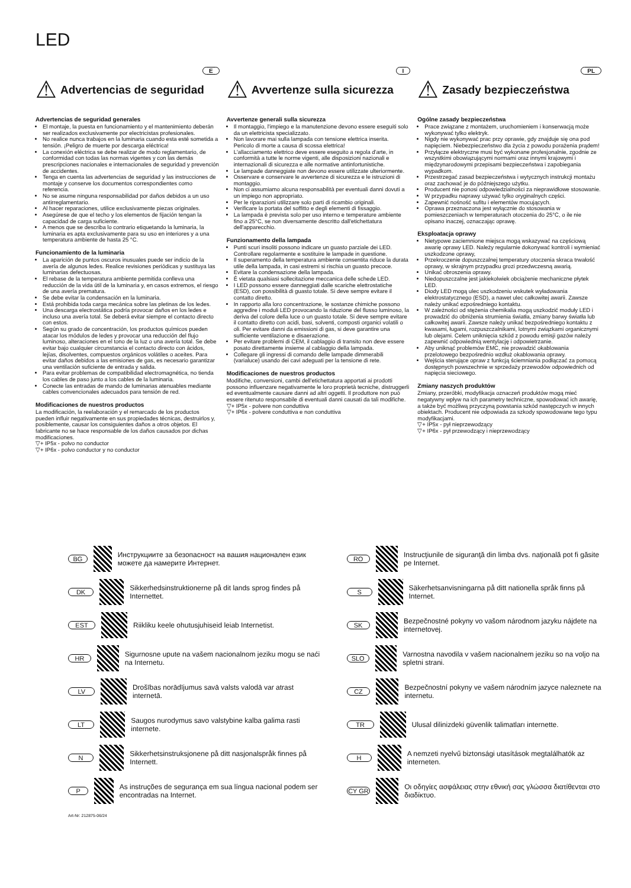LED
E
⚠ Advertencias de seguridad
Advertencias de seguridad generales
El montaje, la puesta en funcionamiento y el mantenimiento deberán ser realizados exclusivamente por electricistas profesionales.
No realice nunca trabajos en la luminaria cuando esta esté sometida a tensión. ¡Peligro de muerte por descarga eléctrica!
La conexión eléctrica se debe realizar de modo reglamentario, de conformidad con todas las normas vigentes y con las demás prescripciones nacionales e internacionales de seguridad y prevención de accidentes.
Tenga en cuenta las advertencias de seguridad y las instrucciones de montaje y conserve los documentos correspondientes como referencia.
No se asume ninguna responsabilidad por daños debidos a un uso antirreglamentario.
Al hacer reparaciones, utilice exclusivamente piezas originales.
Asegúrese de que el techo y los elementos de fijación tengan la capacidad de carga suficiente.
A menos que se describa lo contrario etiquetando la luminaria, la luminaria es apta exclusivamente para su uso en interiores y a una temperatura ambiente de hasta 25 °C.
Funcionamiento de la luminaria
La aparición de puntos oscuros inusuales puede ser indicio de la avería de algunos ledes. Realice revisiones periódicas y sustituya las luminarias defectuosas.
El rebase de la temperatura ambiente permitida conlleva una reducción de la vida útil de la luminaria y, en casos extremos, el riesgo de una avería prematura.
Se debe evitar la condensación en la luminaria.
Está prohibida toda carga mecánica sobre las pletinas de los ledes.
Una descarga electrostática podría provocar daños en los ledes e incluso una avería total. Se deberá evitar siempre el contacto directo con estos.
Según su grado de concentración, los productos químicos pueden atacar los módulos de ledes y provocar una reducción del flujo luminoso, alteraciones en el tono de la luz o una avería total. Se debe evitar bajo cualquier circunstancia el contacto directo con ácidos, lejías, disolventes, compuestos orgánicos volátiles o aceites. Para evitar daños debidos a las emisiones de gas, es necesario garantizar una ventilación suficiente de entrada y salida.
Para evitar problemas de compatibilidad electromagnética, no tienda los cables de paso junto a los cables de la luminaria.
Conecte las entradas de mando de luminarias atenuables mediante cables convencionales adecuados para tensión de red.
Modificaciones de nuestros productos
La modificación, la reelaboración y el remarcado de los productos pueden influir negativamente en sus propiedades técnicas, destruirlos y, posiblemente, causar los consiguientes daños a otros objetos. El fabricante no se hace responsable de los daños causados por dichas modificaciones.
▽+ IP5x - polvo no conductor
▽+ IP6x - polvo conductor y no conductor
I
⚠ Avvertenze sulla sicurezza
Avvertenze generali sulla sicurezza
Il montaggio, l'impiego e la manutenzione devono essere eseguiti solo da un elettricista specializzato.
Non lavorare mai sulla lampada con tensione elettrica inserita. Pericolo di morte a causa di scossa elettrica!
L'allacciamento elettrico deve essere eseguito a regola d'arte, in conformità a tutte le norme vigenti, alle disposizioni nazionali e internazionali di sicurezza e alle normative antinfortunistiche.
Le lampade danneggiate non devono essere utilizzate ulteriormente.
Osservare e conservare le avvertenze di sicurezza e le istruzioni di montaggio.
Non ci assumiamo alcuna responsabilità per eventuali danni dovuti a un impiego non appropriato.
Per le riparazioni utilizzare solo parti di ricambio originali.
Verificare la portata del soffitto e degli elementi di fissaggio.
La lampada è prevista solo per uso interno e temperature ambiente fino a 25°C, se non diversamente descritto dall'etichettatura dell'apparecchio.
Funzionamento della lampada
Punti scuri insoliti possono indicare un guasto parziale dei LED. Controllare regolarmente e sostituire le lampade in questione.
Il superamento della temperatura ambiente consentita riduce la durata utile della lampada, in casi estremi si rischia un guasto precoce.
Evitare la condensazione della lampada.
È vietata qualsiasi sollecitazione meccanica delle schede LED.
I LED possono essere danneggiati dalle scariche elettrostatiche (ESD), con possibilità di guasto totale. Si deve sempre evitare il contatto diretto.
In rapporto alla loro concentrazione, le sostanze chimiche possono aggredire i moduli LED provocando la riduzione del flusso luminoso, la deriva del colore della luce o un guasto totale. Si deve sempre evitare il contatto diretto con acidi, basi, solventi, composti organici volatili o oli. Per evitare danni da emissioni di gas, si deve garantire una sufficiente ventilazione e disaerazione.
Per evitare problemi di CEM, il cablaggio di transito non deve essere posato direttamente insieme al cablaggio della lampada.
Collegare gli ingressi di comando delle lampade dimmerabili (varialuce) usando dei cavi adeguati per la tensione di rete.
Modificaciones de nuestros productos
Modifiche, conversioni, cambi dell'etichettatura apportati ai prodotti possono influenzare negativamente le loro proprietà tecniche, distruggerli ed eventualmente causare danni ad altri oggetti. Il produttore non può essere ritenuto responsabile di eventuali danni causati da tali modifiche.
▽+ IP5x - polvere non conduttiva
▽+ IP6x - polvere conduttiva e non conduttiva
PL
⚠ Zasady bezpieczeństwa
Ogólne zasady bezpieczeństwa
Prace związane z montażem, uruchomieniem i konserwacją może wykonywać tylko elektryk.
Nigdy nie wykonywać prac przy oprawie, gdy znajduje się ona pod napięciem. Niebezpieczeństwo dla życia z powodu porażenia prądem!
Przyłącze elektryczne musi być wykonane profesjonalnie, zgodnie ze wszystkimi obowiązującymi normami oraz innymi krajowymi i międzynarodowymi przepisami bezpieczeństwa i zapobiegania wypadkom.
Przestrzegać zasad bezpieczeństwa i wytycznych instrukcji montażu oraz zachować je do późniejszego użytku.
Producent nie ponosi odpowiedzialności za nieprawidłowe stosowanie.
W przypadku naprawy używać tylko oryginalnych części.
Zapewnić nośność sufitu i elementów mocujących.
Oprawa przeznaczona jest wyłącznie do stosowania w pomieszczeniach w temperaturach otoczenia do 25°C, o ile nie opisano inaczej, oznaczając oprawę.
Eksploatacja oprawy
Nietypowe zaciemnione miejsca mogą wskazywać na częściową awarię oprawy LED. Należy regularnie dokonywać kontroli i wymieniać uszkodzone oprawy,
Przekroczenie dopuszczalnej temperatury otoczenia skraca trwałość oprawy, w skrajnym przypadku grozi przedwczesną awarią.
Unikać obroszenia oprawy.
Niedopuszczalne jest jakiekolwiek obciążenie mechaniczne płytek LED.
Diody LED mogą ulec uszkodzeniu wskutek wyładowania elektrostatycznego (ESD), a nawet ulec całkowitej awarii. Zawsze należy unikać ezpośredniego kontaktu.
W zależności od stężenia chemikalia mogą uszkodzić moduły LED i prowadzić do obniżenia strumienia światła, zmiany barwy światła lub całkowitej awarii. Zawsze należy unikać bezpośredniego kontaktu z kwasami, ługami, rozpuszczalnikami, lotnymi związkami organicznymi lub olejami. Celem uniknięcia szkód z powodu emisji gazów należy zapewnić odpowiednią wentylację i odpowietrzanie.
Aby uniknąć problemów EMC, nie prowadzić okablowania przelotowego bezpośrednio wzdłuż okablowania oprawy.
Wejścia sterujące opraw z funkcją ściemniania podłączać za pomocą dostępnych powszechnie w sprzedaży przewodów odpowiednich od napięcia sieciowego.
Zmiany naszych produktów
Zmiany, przeróbki, modyfikacja oznaczeń produktów mogą mieć negatywny wpływ na ich parametry techniczne, spowodować ich awarię, a także być możliwą przyczyną powstania szkód następczych w innych obiektach. Producent nie odpowiada za szkody spowodowane tego typu modyfikacjami.
▽+ IP5x - pył nieprzewodzący
▽+ IP6x - pył przewodzący i nieprzewodzący
BG
Инструкциите за безопасност на вашия национален език можете да намерите Интернет.
DK
Sikkerhedsinstruktionerne på dit lands sprog findes på Internettet.
EST
Riikliku keele ohutusjuhiseid leiab Internetist.
HR
Sigurnosne upute na vašem nacionalnom jeziku mogu se naći na Internetu.
LV
Drošības norādījumus savā valsts valodā var atrast internetā.
LT
Saugos nurodymus savo valstybine kalba galima rasti internete.
N
Sikkerhetsinstruksjonene på ditt nasjonalspråk finnes på Internett.
P
As instruções de segurança em sua língua nacional podem ser encontradas na Internet.
Art-Nr: 212875-06/24
RO
Instrucţiunile de siguranţă din limba dvs. naţională pot fi găsite pe Internet.
S
Säkerhetsanvisningarna på ditt nationella språk finns på Internet.
SK
Bezpečnostné pokyny vo vašom národnom jazyku nájdete na internetovej.
SLO
Varnostna navodila v vašem nacionalnem jeziku so na voljo na spletni strani.
CZ
Bezpečnostní pokyny ve vašem národním jazyce naleznete na internetu.
TR
Ulusal dilinizdeki güvenlik talimatları internette.
H
A nemzeti nyelvű biztonsági utasítások megtalálhatók az interneten.
CY GR
Οι οδηγίες ασφάλειας στην εθνική σας γλώσσα διατίθενται στο διαδίκτυο.